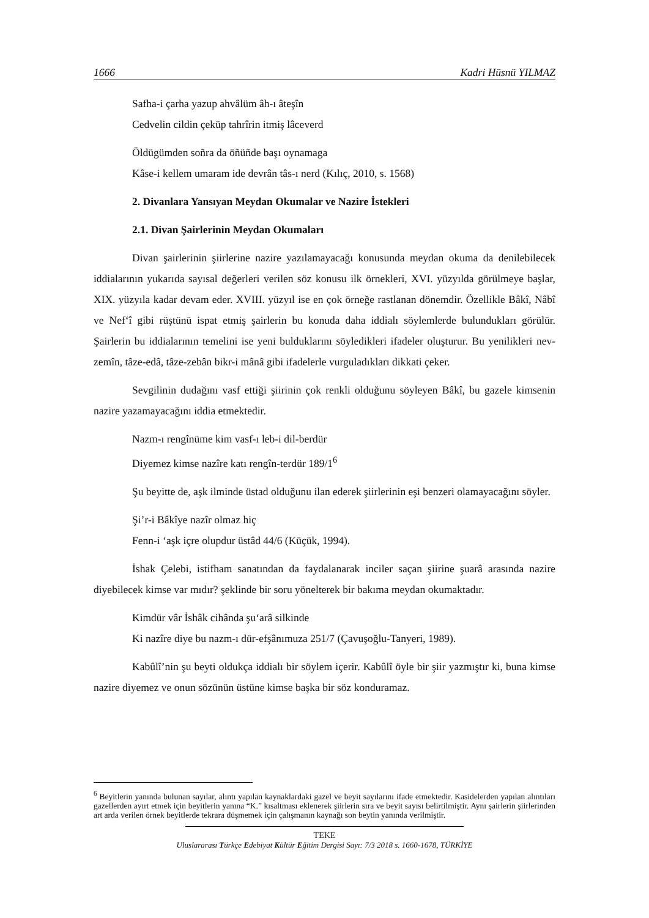1666 Kadri Hüsnü YILMAZ
Safha-i çarha yazup ahvâlüm âh-ı âteşîn
Cedvelin cildin çeküp tahrîrin itmiş lâceverd
Öldügümden soñra da öñüñde başı oynamaga
Kâse-i kellem umaram ide devrân tâs-ı nerd (Kılıç, 2010, s. 1568)
2. Divanlara Yansıyan Meydan Okumalar ve Nazire İstekleri
2.1. Divan Şairlerinin Meydan Okumaları
Divan şairlerinin şiirlerine nazire yazılamayacağı konusunda meydan okuma da denilebilecek iddialarının yukarıda sayısal değerleri verilen söz konusu ilk örnekleri, XVI. yüzyılda görülmeye başlar, XIX. yüzyıla kadar devam eder. XVIII. yüzyıl ise en çok örneğe rastlanan dönemdir. Özellikle Bâkî, Nâbî ve Nef‘î gibi rüştünü ispat etmiş şairlerin bu konuda daha iddialı söylemlerde bulundukları görülür. Şairlerin bu iddialarının temelini ise yeni bulduklarını söyledikleri ifadeler oluşturur. Bu yenilikleri nev-zemîn, tâze-edâ, tâze-zebân bikr-i mânâ gibi ifadelerle vurguladıkları dikkati çeker.
Sevgilinin dudağını vasf ettiği şiirinin çok renkli olduğunu söyleyen Bâkî, bu gazele kimsenin nazire yazamayacağını iddia etmektedir.
Nazm-ı rengînüme kim vasf-ı leb-i dil-berdür
Diyemez kimse nazîre katı rengîn-terdür 189/1<sup>6</sup>
Şu beyitte de, aşk ilminde üstad olduğunu ilan ederek şiirlerinin eşi benzeri olamayacağını söyler.
Şi’r-i Bâkîye nazîr olmaz hiç
Fenn-i ‘aşk içre olupdur üstâd 44/6 (Küçük, 1994).
İshak Çelebi, istifham sanatından da faydalanarak inciler saçan şiirine şuarâ arasında nazire diyebilecek kimse var mıdır? şeklinde bir soru yönelterek bir bakıma meydan okumaktadır.
Kimdür vâr İshâk cihânda şu‘arâ silkinde
Ki nazîre diye bu nazm-ı dür-efşânımuza 251/7 (Çavuşoğlu-Tanyeri, 1989).
Kabûlî’nin şu beyti oldukça iddialı bir söylem içerir. Kabûlî öyle bir şiir yazmıştır ki, buna kimse nazire diyemez ve onun sözünün üstüne kimse başka bir söz konduramaz.
<sup>6</sup> Beyitlerin yanında bulunan sayılar, alıntı yapılan kaynaklardaki gazel ve beyit sayılarını ifade etmektedir. Kasidelerden yapılan alıntıları gazellerden ayırt etmek için beyitlerin yanına “K.” kısaltması eklenerek şiirlerin sıra ve beyit sayısı belirtilmiştir. Aynı şairlerin şiirlerinden art arda verilen örnek beyitlerde tekrara düşmemek için çalışmanın kaynağı son beytin yanında verilmiştir.
TEKE
Uluslararası Türkçe Edebiyat Kültür Eğitim Dergisi Sayı: 7/3 2018 s. 1660-1678, TÜRKİYE